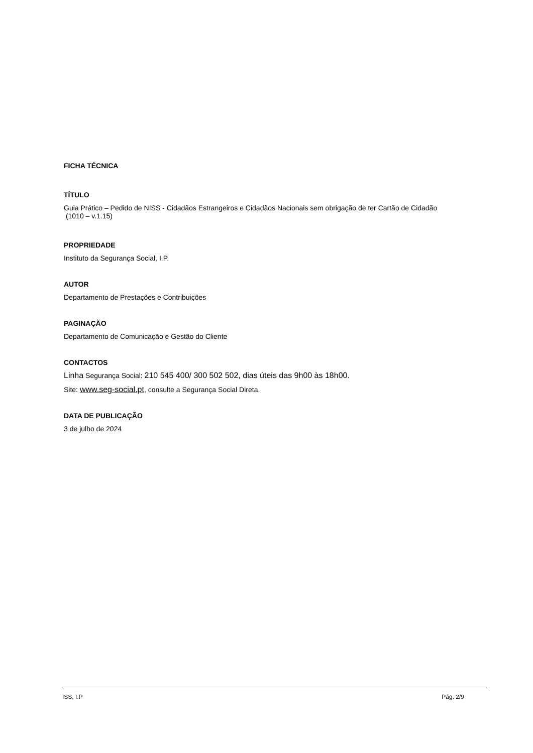FICHA TÉCNICA
TÍTULO
Guia Prático – Pedido de NISS - Cidadãos Estrangeiros e Cidadãos Nacionais sem obrigação de ter Cartão de Cidadão
(1010 – v.1.15)
PROPRIEDADE
Instituto da Segurança Social, I.P.
AUTOR
Departamento de Prestações e Contribuições
PAGINAÇÃO
Departamento de Comunicação e Gestão do Cliente
CONTACTOS
Linha Segurança Social: 210 545 400/ 300 502 502, dias úteis das 9h00 às 18h00.
Site: www.seg-social.pt, consulte a Segurança Social Direta.
DATA DE PUBLICAÇÃO
3 de julho de 2024
ISS, I.P Pág. 2/9